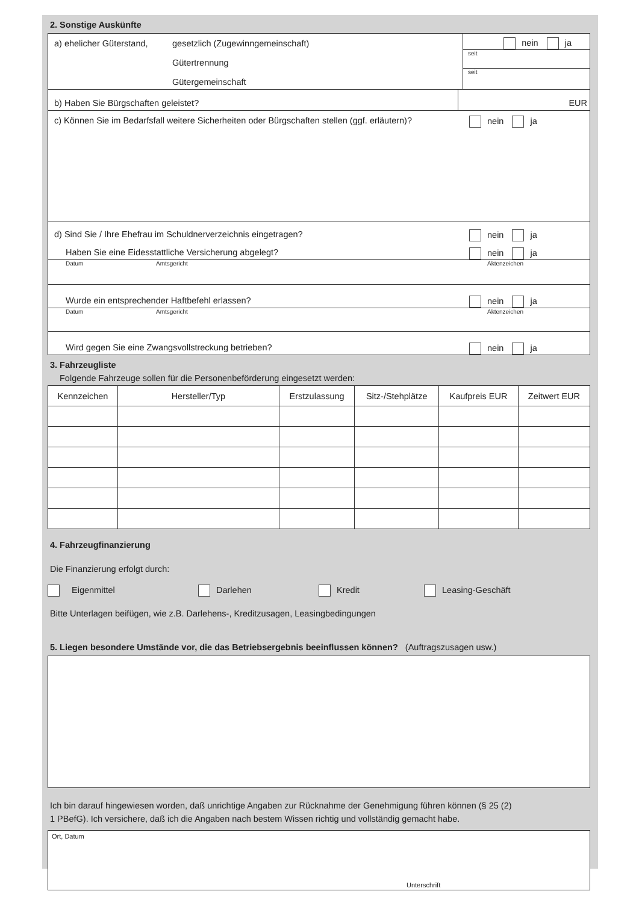2. Sonstige Auskünfte
a) ehelicher Güterstand,
gesetzlich (Zugewinngemeinschaft)
Gütertrennung
Gütergemeinschaft
nein ja
seit
seit
b) Haben Sie Bürgschaften geleistet?
EUR
c) Können Sie im Bedarfsfall weitere Sicherheiten oder Bürgschaften stellen (ggf. erläutern)?
nein ja
d) Sind Sie / Ihre Ehefrau im Schuldnerverzeichnis eingetragen?
nein ja
Haben Sie eine Eidesstattliche Versicherung abgelegt?
nein ja
Datum Amtsgericht Aktenzeichen
Wurde ein entsprechender Haftbefehl erlassen?
nein ja
Datum Amtsgericht Aktenzeichen
Wird gegen Sie eine Zwangsvollstreckung betrieben?
nein ja
3. Fahrzeugliste
Folgende Fahrzeuge sollen für die Personenbeförderung eingesetzt werden:
| Kennzeichen | Hersteller/Typ | Erstzulassung | Sitz-/Stehplätze | Kaufpreis EUR | Zeitwert EUR |
| --- | --- | --- | --- | --- | --- |
4. Fahrzeugfinanzierung
Die Finanzierung erfolgt durch:
Eigenmittel Darlehen Kredit Leasing-Geschäft
Bitte Unterlagen beifügen, wie z.B. Darlehens-, Kreditzusagen, Leasingbedingungen
5. Liegen besondere Umstände vor, die das Betriebsergebnis beeinflussen können? (Auftragszusagen usw.)
Ich bin darauf hingewiesen worden, daß unrichtige Angaben zur Rücknahme der Genehmigung führen können (§ 25 (2)
1 PBefG). Ich versichere, daß ich die Angaben nach bestem Wissen richtig und vollständig gemacht habe.
Ort, Datum
Unterschrift